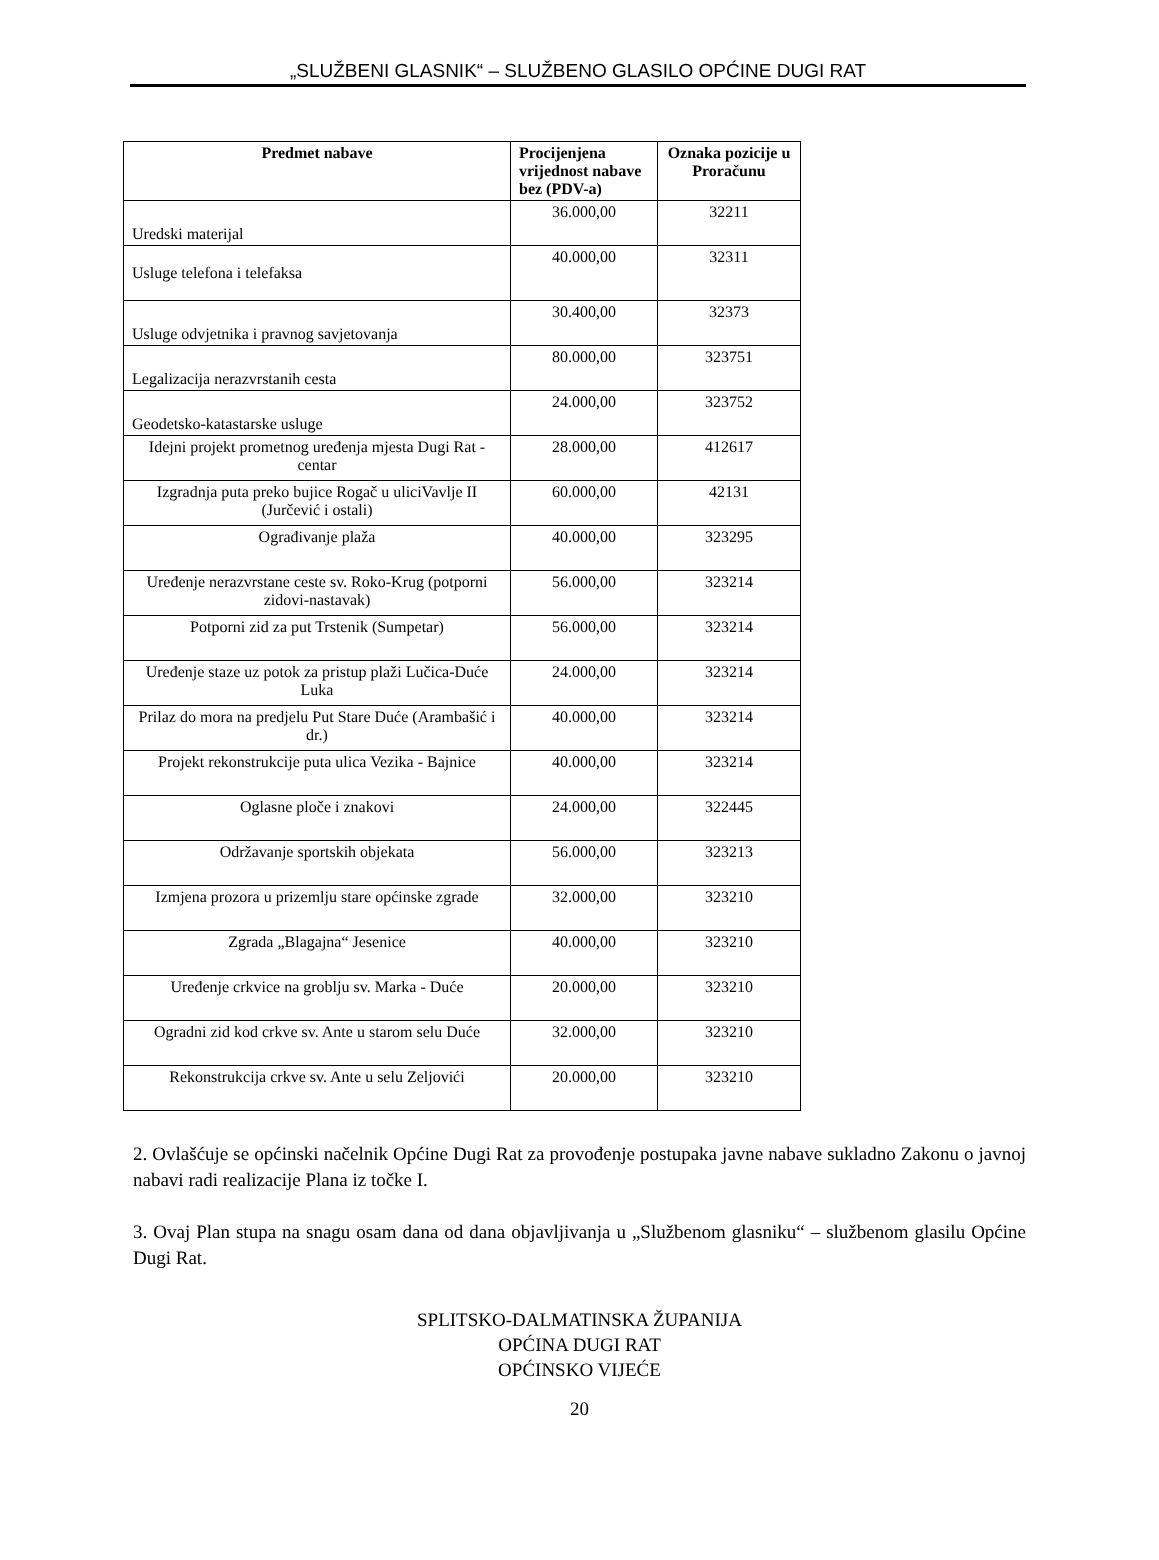„SLUŽBENI GLASNIK“ – SLUŽBENO GLASILO OPĆINE DUGI RAT
| Predmet nabave | Procijenjena vrijednost nabave bez (PDV-a) | Oznaka pozicije u Proračunu |
| --- | --- | --- |
| Uredski materijal | 36.000,00 | 32211 |
| Usluge telefona i telefaksa | 40.000,00 | 32311 |
| Usluge odvjetnika i pravnog savjetovanja | 30.400,00 | 32373 |
| Legalizacija nerazvrstanih cesta | 80.000,00 | 323751 |
| Geodetsko-katastarske usluge | 24.000,00 | 323752 |
| Idejni projekt prometnog uređenja mjesta Dugi Rat - centar | 28.000,00 | 412617 |
| Izgradnja puta preko bujice Rogač u uliciVavlje II (Jurčević i ostali) | 60.000,00 | 42131 |
| Ograđivanje plaža | 40.000,00 | 323295 |
| Uređenje nerazvrstane ceste sv. Roko-Krug (potporni zidovi-nastavak) | 56.000,00 | 323214 |
| Potporni zid za put Trstenik (Sumpetar) | 56.000,00 | 323214 |
| Uređenje staze uz potok za pristup plaži Lučica-Duće Luka | 24.000,00 | 323214 |
| Prilaz do mora na predjelu Put Stare Duće (Arambašić i dr.) | 40.000,00 | 323214 |
| Projekt rekonstrukcije puta ulica Vezika - Bajnice | 40.000,00 | 323214 |
| Oglasne ploče i znakovi | 24.000,00 | 322445 |
| Održavanje sportskih objekata | 56.000,00 | 323213 |
| Izmjena prozora u prizemlju stare općinske zgrade | 32.000,00 | 323210 |
| Zgrada „Blagajna“ Jesenice | 40.000,00 | 323210 |
| Uređenje crkvice na groblju sv. Marka - Duće | 20.000,00 | 323210 |
| Ogradni zid kod crkve sv. Ante u starom selu Duće | 32.000,00 | 323210 |
| Rekonstrukcija crkve sv. Ante u selu Zeljovići | 20.000,00 | 323210 |
2. Ovlašćuje se općinski načelnik Općine Dugi Rat za provođenje postupaka javne nabave sukladno Zakonu o javnoj nabavi radi realizacije Plana iz točke I.
3. Ovaj Plan stupa na snagu osam dana od dana objavljivanja u „Službenom glasniku“ – službenom glasilu Općine Dugi Rat.
SPLITSKO-DALMATINSKA ŽUPANIJA
OPĆINA DUGI RAT
OPĆINSKO VIJEĆE
20